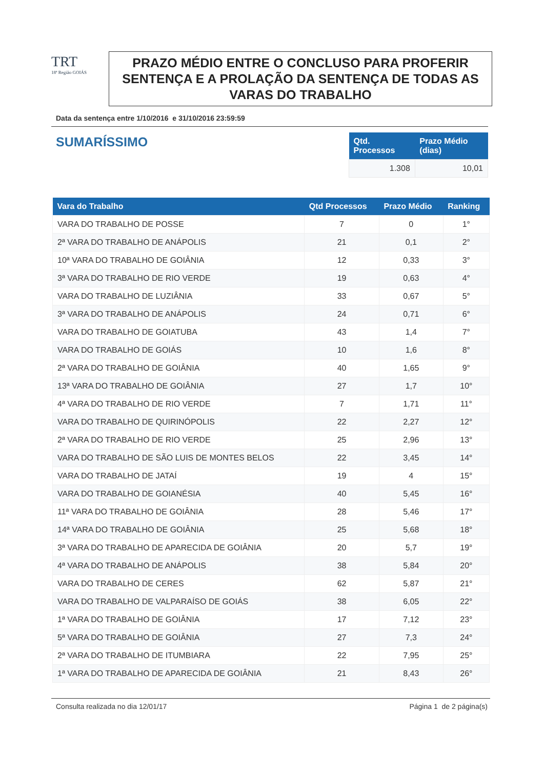TRT
18ª Região GOIÁS
PRAZO MÉDIO ENTRE O CONCLUSO PARA PROFERIR SENTENÇA E A PROLAÇÃO DA SENTENÇA DE TODAS AS VARAS DO TRABALHO
Data da sentença entre 1/10/2016 e 31/10/2016 23:59:59
SUMARÍSSIMO
| Qtd. Processos | Prazo Médio (dias) |
| --- | --- |
| 1.308 | 10,01 |
| Vara do Trabalho | Qtd Processos | Prazo Médio | Ranking |
| --- | --- | --- | --- |
| VARA DO TRABALHO DE POSSE | 7 | 0 | 1° |
| 2ª VARA DO TRABALHO DE ANÁPOLIS | 21 | 0,1 | 2° |
| 10ª VARA DO TRABALHO DE GOIÂNIA | 12 | 0,33 | 3° |
| 3ª VARA DO TRABALHO DE RIO VERDE | 19 | 0,63 | 4° |
| VARA DO TRABALHO DE LUZIÂNIA | 33 | 0,67 | 5° |
| 3ª VARA DO TRABALHO DE ANÁPOLIS | 24 | 0,71 | 6° |
| VARA DO TRABALHO DE GOIATUBA | 43 | 1,4 | 7° |
| VARA DO TRABALHO DE GOIÁS | 10 | 1,6 | 8° |
| 2ª VARA DO TRABALHO DE GOIÂNIA | 40 | 1,65 | 9° |
| 13ª VARA DO TRABALHO DE GOIÂNIA | 27 | 1,7 | 10° |
| 4ª VARA DO TRABALHO DE RIO VERDE | 7 | 1,71 | 11° |
| VARA DO TRABALHO DE QUIRINÓPOLIS | 22 | 2,27 | 12° |
| 2ª VARA DO TRABALHO DE RIO VERDE | 25 | 2,96 | 13° |
| VARA DO TRABALHO DE SÃO LUIS DE MONTES BELOS | 22 | 3,45 | 14° |
| VARA DO TRABALHO DE JATAÍ | 19 | 4 | 15° |
| VARA DO TRABALHO DE GOIANÉSIA | 40 | 5,45 | 16° |
| 11ª VARA DO TRABALHO DE GOIÂNIA | 28 | 5,46 | 17° |
| 14ª VARA DO TRABALHO DE GOIÂNIA | 25 | 5,68 | 18° |
| 3ª VARA DO TRABALHO DE APARECIDA DE GOIÂNIA | 20 | 5,7 | 19° |
| 4ª VARA DO TRABALHO DE ANÁPOLIS | 38 | 5,84 | 20° |
| VARA DO TRABALHO DE CERES | 62 | 5,87 | 21° |
| VARA DO TRABALHO DE VALPARAÍSO DE GOIÁS | 38 | 6,05 | 22° |
| 1ª VARA DO TRABALHO DE GOIÂNIA | 17 | 7,12 | 23° |
| 5ª VARA DO TRABALHO DE GOIÂNIA | 27 | 7,3 | 24° |
| 2ª VARA DO TRABALHO DE ITUMBIARA | 22 | 7,95 | 25° |
| 1ª VARA DO TRABALHO DE APARECIDA DE GOIÂNIA | 21 | 8,43 | 26° |
Consulta realizada no dia 12/01/17 Página 1 de 2 página(s)